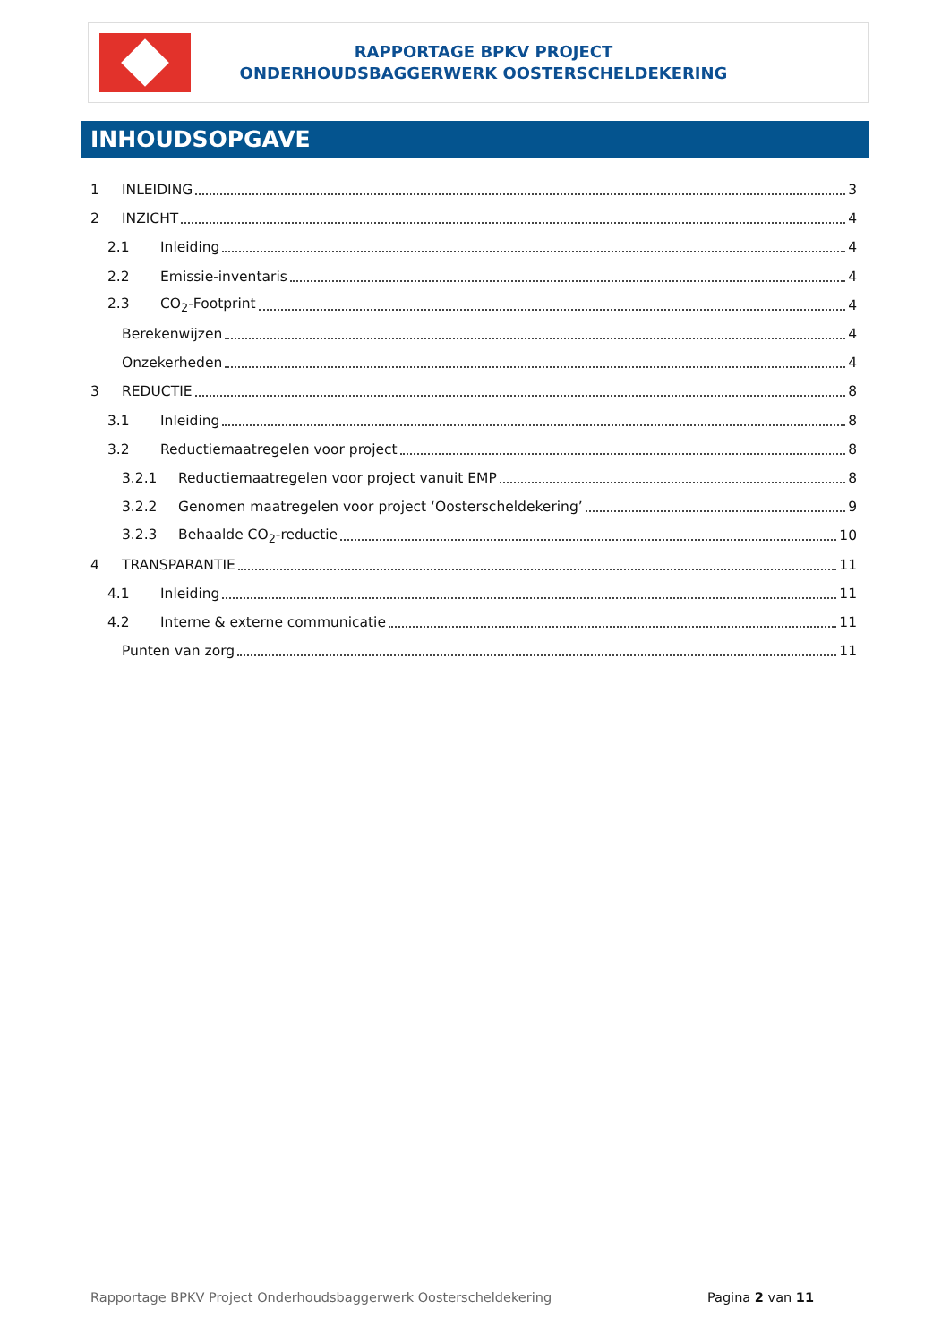RAPPORTAGE BPKV PROJECT
ONDERHOUDSBAGGERWERK OOSTERSCHELDEKERING
INHOUDSOPGAVE
1 INLEIDING 3
2 INZICHT 4
2.1 Inleiding 4
2.2 Emissie-inventaris 4
2.3 CO<sub>2</sub>-Footprint 4
Berekenwijzen 4
Onzekerheden 4
3 REDUCTIE 8
3.1 Inleiding 8
3.2 Reductiemaatregelen voor project 8
3.2.1 Reductiemaatregelen voor project vanuit EMP 8
3.2.2 Genomen maatregelen voor project ‘Oosterscheldekering’ 9
3.2.3 Behaalde CO<sub>2</sub>-reductie 10
4 TRANSPARANTIE 11
4.1 Inleiding 11
4.2 Interne & externe communicatie 11
Punten van zorg 11
Rapportage BPKV Project Onderhoudsbaggerwerk Oosterscheldekering Pagina 2 van 11